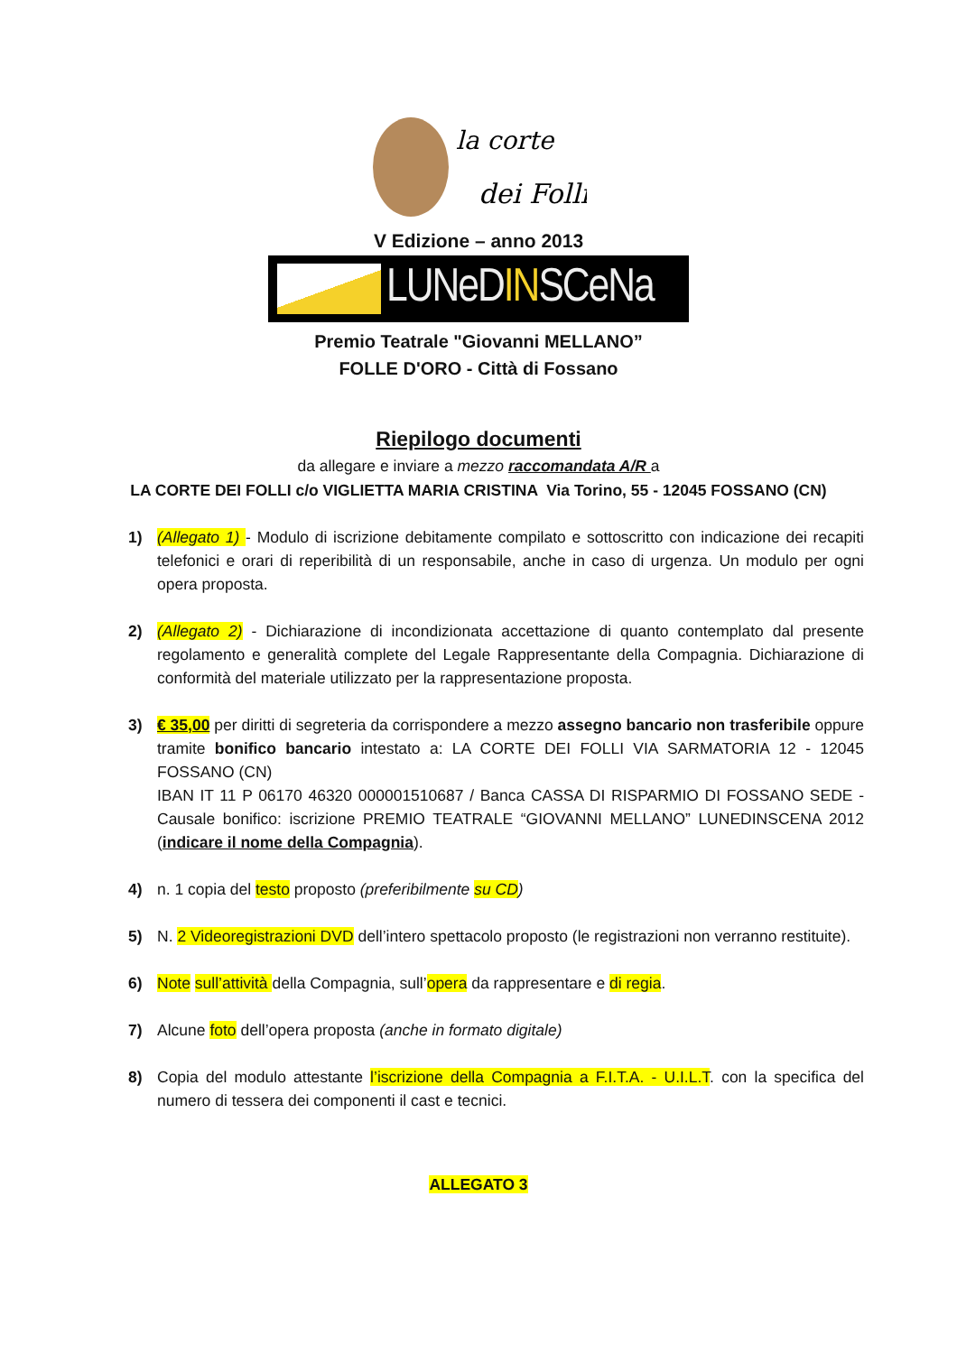la corte
dei Folli
V Edizione – anno 2013
LUNeDINSCeNa
Premio Teatrale "Giovanni MELLANO”
FOLLE D'ORO - Città di Fossano
Riepilogo documenti
da allegare e inviare a mezzo raccomandata A/R a
LA CORTE DEI FOLLI c/o VIGLIETTA MARIA CRISTINA Via Torino, 55 - 12045 FOSSANO (CN)
1) (Allegato 1) - Modulo di iscrizione debitamente compilato e sottoscritto con indicazione dei recapiti telefonici e orari di reperibilità di un responsabile, anche in caso di urgenza. Un modulo per ogni opera proposta.
2) (Allegato 2) - Dichiarazione di incondizionata accettazione di quanto contemplato dal presente regolamento e generalità complete del Legale Rappresentante della Compagnia. Dichiarazione di conformità del materiale utilizzato per la rappresentazione proposta.
3) € 35,00 per diritti di segreteria da corrispondere a mezzo assegno bancario non trasferibile oppure tramite bonifico bancario intestato a: LA CORTE DEI FOLLI VIA SARMATORIA 12 - 12045 FOSSANO (CN)
IBAN IT 11 P 06170 46320 000001510687 / Banca CASSA DI RISPARMIO DI FOSSANO SEDE - Causale bonifico: iscrizione PREMIO TEATRALE “GIOVANNI MELLANO” LUNEDINSCENA 2012 (indicare il nome della Compagnia).
4) n. 1 copia del testo proposto (preferibilmente su CD)
5) N. 2 Videoregistrazioni DVD dell’intero spettacolo proposto (le registrazioni non verranno restituite).
6) Note sull’attività della Compagnia, sull’opera da rappresentare e di regia.
7) Alcune foto dell’opera proposta (anche in formato digitale)
8) Copia del modulo attestante l’iscrizione della Compagnia a F.I.T.A. - U.I.L.T. con la specifica del numero di tessera dei componenti il cast e tecnici.
ALLEGATO 3